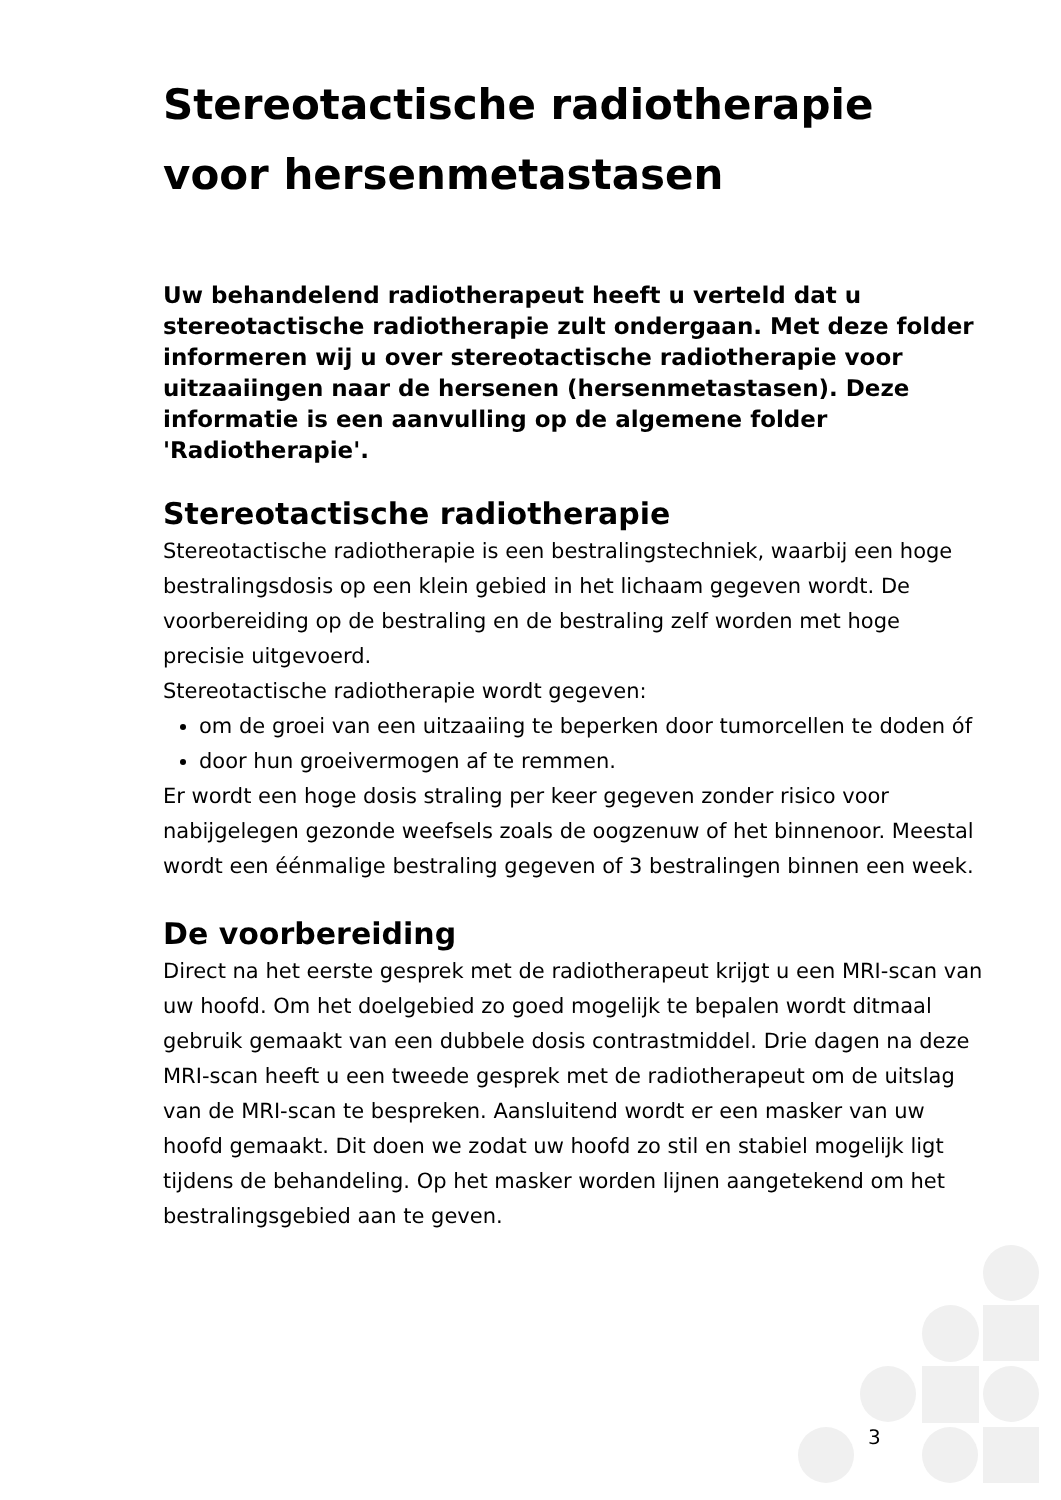Stereotactische radiotherapie voor hersenmetastasen
Uw behandelend radiotherapeut heeft u verteld dat u stereotactische radiotherapie zult ondergaan. Met deze folder informeren wij u over stereotactische radiotherapie voor uitzaaiingen naar de hersenen (hersenmetastasen). Deze informatie is een aanvulling op de algemene folder 'Radiotherapie'.
Stereotactische radiotherapie
Stereotactische radiotherapie is een bestralingstechniek, waarbij een hoge bestralingsdosis op een klein gebied in het lichaam gegeven wordt. De voorbereiding op de bestraling en de bestraling zelf worden met hoge precisie uitgevoerd.
Stereotactische radiotherapie wordt gegeven:
om de groei van een uitzaaiing te beperken door tumorcellen te doden óf
door hun groeivermogen af te remmen.
Er wordt een hoge dosis straling per keer gegeven zonder risico voor nabijgelegen gezonde weefsels zoals de oogzenuw of het binnenoor. Meestal wordt een éénmalige bestraling gegeven of 3 bestralingen binnen een week.
De voorbereiding
Direct na het eerste gesprek met de radiotherapeut krijgt u een MRI-scan van uw hoofd. Om het doelgebied zo goed mogelijk te bepalen wordt ditmaal gebruik gemaakt van een dubbele dosis contrastmiddel. Drie dagen na deze MRI-scan heeft u een tweede gesprek met de radiotherapeut om de uitslag van de MRI-scan te bespreken. Aansluitend wordt er een masker van uw hoofd gemaakt. Dit doen we zodat uw hoofd zo stil en stabiel mogelijk ligt tijdens de behandeling. Op het masker worden lijnen aangetekend om het bestralingsgebied aan te geven.
3